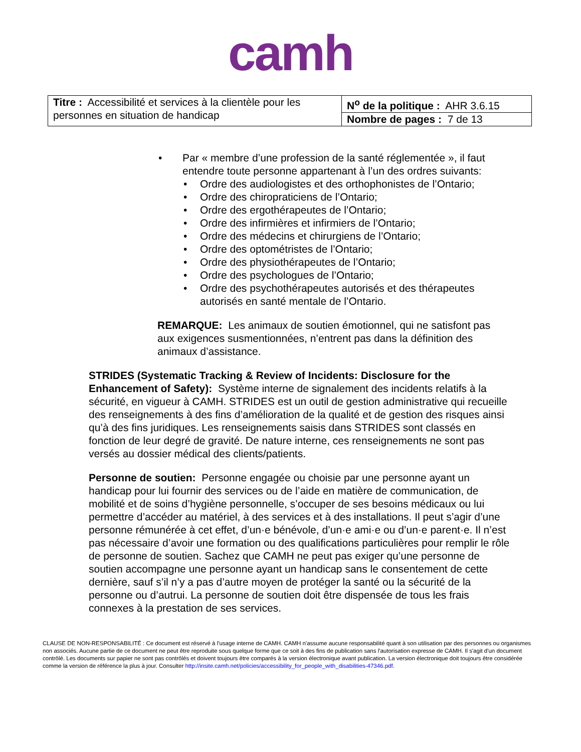camh
| Titre : Accessibilité et services à la clientèle pour les personnes en situation de handicap | N<sup>o</sup> de la politique : AHR 3.6.15 |
| | Nombre de pages : 7 de 13 |
• Par « membre d’une profession de la santé réglementée », il faut entendre toute personne appartenant à l’un des ordres suivants:
• Ordre des audiologistes et des orthophonistes de l’Ontario;
• Ordre des chiropraticiens de l’Ontario;
• Ordre des ergothérapeutes de l’Ontario;
• Ordre des infirmières et infirmiers de l’Ontario;
• Ordre des médecins et chirurgiens de l’Ontario;
• Ordre des optométristes de l’Ontario;
• Ordre des physiothérapeutes de l’Ontario;
• Ordre des psychologues de l’Ontario;
• Ordre des psychothérapeutes autorisés et des thérapeutes autorisés en santé mentale de l’Ontario.
REMARQUE: Les animaux de soutien émotionnel, qui ne satisfont pas aux exigences susmentionnées, n’entrent pas dans la définition des animaux d’assistance.
STRIDES (Systematic Tracking & Review of Incidents: Disclosure for the Enhancement of Safety): Système interne de signalement des incidents relatifs à la sécurité, en vigueur à CAMH. STRIDES est un outil de gestion administrative qui recueille des renseignements à des fins d’amélioration de la qualité et de gestion des risques ainsi qu’à des fins juridiques. Les renseignements saisis dans STRIDES sont classés en fonction de leur degré de gravité. De nature interne, ces renseignements ne sont pas versés au dossier médical des clients/patients.
Personne de soutien: Personne engagée ou choisie par une personne ayant un handicap pour lui fournir des services ou de l’aide en matière de communication, de mobilité et de soins d’hygiène personnelle, s’occuper de ses besoins médicaux ou lui permettre d’accéder au matériel, à des services et à des installations. Il peut s’agir d’une personne rémunérée à cet effet, d’un·e bénévole, d’un·e ami·e ou d’un·e parent·e. Il n’est pas nécessaire d’avoir une formation ou des qualifications particulières pour remplir le rôle de personne de soutien. Sachez que CAMH ne peut pas exiger qu’une personne de soutien accompagne une personne ayant un handicap sans le consentement de cette dernière, sauf s’il n’y a pas d’autre moyen de protéger la santé ou la sécurité de la personne ou d’autrui. La personne de soutien doit être dispensée de tous les frais connexes à la prestation de ses services.
CLAUSE DE NON-RESPONSABILITÉ : Ce document est réservé à l'usage interne de CAMH. CAMH n'assume aucune responsabilité quant à son utilisation par des personnes ou organismes non associés. Aucune partie de ce document ne peut être reproduite sous quelque forme que ce soit à des fins de publication sans l'autorisation expresse de CAMH. Il s'agit d'un document contrôlé. Les documents sur papier ne sont pas contrôlés et doivent toujours être comparés à la version électronique avant publication. La version électronique doit toujours être considérée comme la version de référence la plus à jour. Consulter http://insite.camh.net/policies/accessibility_for_people_with_disabilities-47346.pdf.